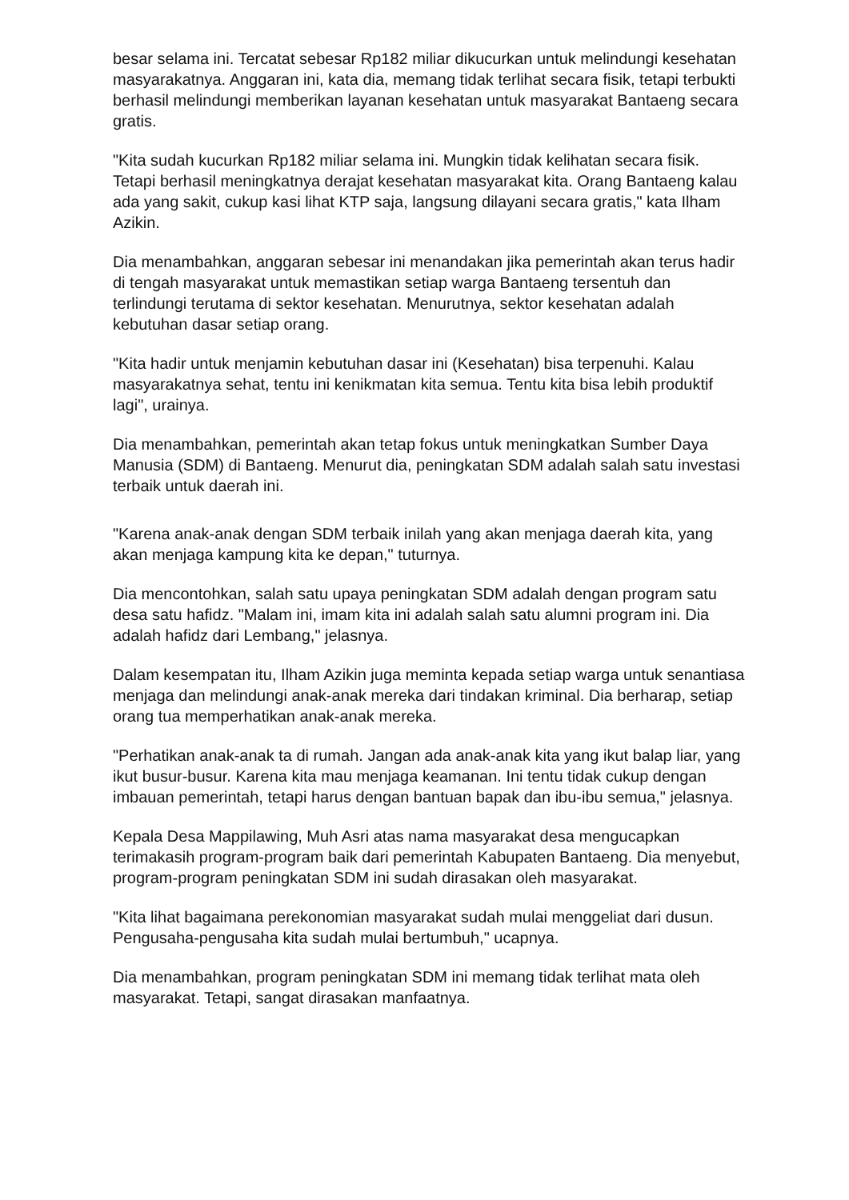besar selama ini. Tercatat sebesar Rp182 miliar dikucurkan untuk melindungi kesehatan masyarakatnya. Anggaran ini, kata dia, memang tidak terlihat secara fisik, tetapi terbukti berhasil melindungi memberikan layanan kesehatan untuk masyarakat Bantaeng secara gratis.
"Kita sudah kucurkan Rp182 miliar selama ini. Mungkin tidak kelihatan secara fisik. Tetapi berhasil meningkatnya derajat kesehatan masyarakat kita. Orang Bantaeng kalau ada yang sakit, cukup kasi lihat KTP saja, langsung dilayani secara gratis," kata Ilham Azikin.
Dia menambahkan, anggaran sebesar ini menandakan jika pemerintah akan terus hadir di tengah masyarakat untuk memastikan setiap warga Bantaeng tersentuh dan terlindungi terutama di sektor kesehatan. Menurutnya, sektor kesehatan adalah kebutuhan dasar setiap orang.
"Kita hadir untuk menjamin kebutuhan dasar ini (Kesehatan) bisa terpenuhi. Kalau masyarakatnya sehat, tentu ini kenikmatan kita semua. Tentu kita bisa lebih produktif lagi", urainya.
Dia menambahkan, pemerintah akan tetap fokus untuk meningkatkan Sumber Daya Manusia (SDM) di Bantaeng. Menurut dia, peningkatan SDM adalah salah satu investasi terbaik untuk daerah ini.
"Karena anak-anak dengan SDM terbaik inilah yang akan menjaga daerah kita, yang akan menjaga kampung kita ke depan," tuturnya.
Dia mencontohkan, salah satu upaya peningkatan SDM adalah dengan program satu desa satu hafidz. "Malam ini, imam kita ini adalah salah satu alumni program ini. Dia adalah hafidz dari Lembang," jelasnya.
Dalam kesempatan itu, Ilham Azikin juga meminta kepada setiap warga untuk senantiasa menjaga dan melindungi anak-anak mereka dari tindakan kriminal. Dia berharap, setiap orang tua memperhatikan anak-anak mereka.
"Perhatikan anak-anak ta di rumah. Jangan ada anak-anak kita yang ikut balap liar, yang ikut busur-busur. Karena kita mau menjaga keamanan. Ini tentu tidak cukup dengan imbauan pemerintah, tetapi harus dengan bantuan bapak dan ibu-ibu semua," jelasnya.
Kepala Desa Mappilawing, Muh Asri atas nama masyarakat desa mengucapkan terimakasih program-program baik dari pemerintah Kabupaten Bantaeng. Dia menyebut, program-program peningkatan SDM ini sudah dirasakan oleh masyarakat.
"Kita lihat bagaimana perekonomian masyarakat sudah mulai menggeliat dari dusun. Pengusaha-pengusaha kita sudah mulai bertumbuh," ucapnya.
Dia menambahkan, program peningkatan SDM ini memang tidak terlihat mata oleh masyarakat. Tetapi, sangat dirasakan manfaatnya.